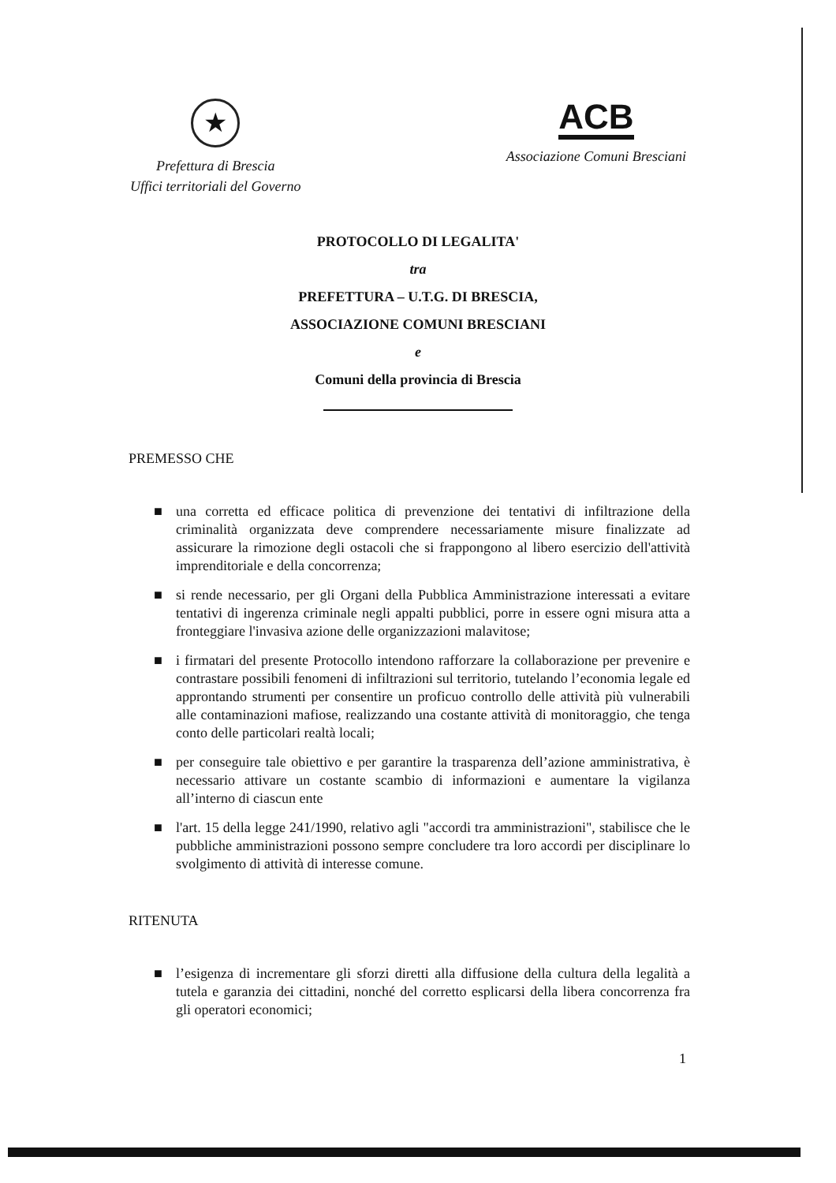★
Prefettura di Brescia
Uffici territoriali del Governo
ACB
Associazione Comuni Bresciani
PROTOCOLLO DI LEGALITA'
tra
PREFETTURA – U.T.G. DI BRESCIA,
ASSOCIAZIONE COMUNI BRESCIANI
e
Comuni della provincia di Brescia
PREMESSO CHE
■ una corretta ed efficace politica di prevenzione dei tentativi di infiltrazione della criminalità organizzata deve comprendere necessariamente misure finalizzate ad assicurare la rimozione degli ostacoli che si frappongono al libero esercizio dell'attività imprenditoriale e della concorrenza;
■ si rende necessario, per gli Organi della Pubblica Amministrazione interessati a evitare tentativi di ingerenza criminale negli appalti pubblici, porre in essere ogni misura atta a fronteggiare l'invasiva azione delle organizzazioni malavitose;
■ i firmatari del presente Protocollo intendono rafforzare la collaborazione per prevenire e contrastare possibili fenomeni di infiltrazioni sul territorio, tutelando l’economia legale ed approntando strumenti per consentire un proficuo controllo delle attività più vulnerabili alle contaminazioni mafiose, realizzando una costante attività di monitoraggio, che tenga conto delle particolari realtà locali;
■ per conseguire tale obiettivo e per garantire la trasparenza dell’azione amministrativa, è necessario attivare un costante scambio di informazioni e aumentare la vigilanza all’interno di ciascun ente
■ l'art. 15 della legge 241/1990, relativo agli "accordi tra amministrazioni", stabilisce che le pubbliche amministrazioni possono sempre concludere tra loro accordi per disciplinare lo svolgimento di attività di interesse comune.
RITENUTA
■ l’esigenza di incrementare gli sforzi diretti alla diffusione della cultura della legalità a tutela e garanzia dei cittadini, nonché del corretto esplicarsi della libera concorrenza fra gli operatori economici;
1